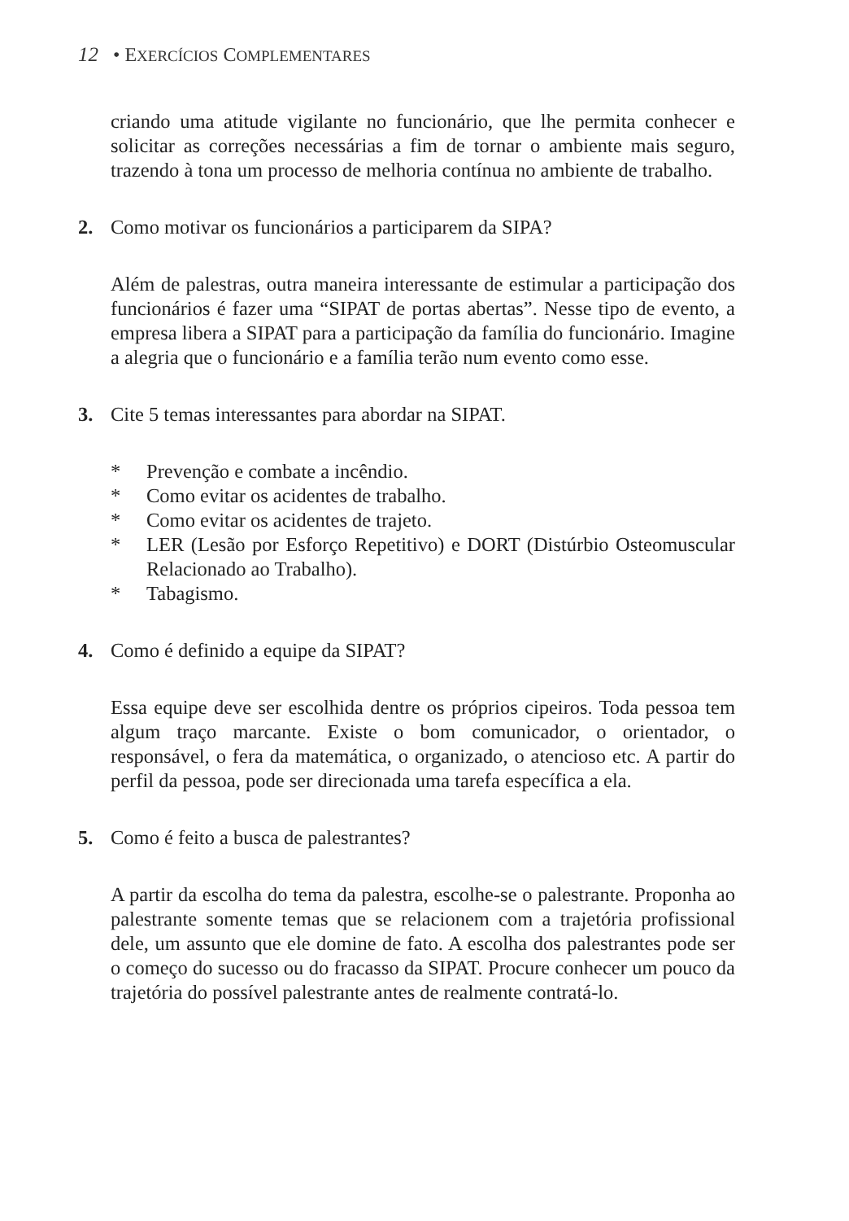12 • EXERCÍCIOS COMPLEMENTARES
criando uma atitude vigilante no funcionário, que lhe permita conhecer e solicitar as correções necessárias a fim de tornar o ambiente mais seguro, trazendo à tona um processo de melhoria contínua no ambiente de trabalho.
2. Como motivar os funcionários a participarem da SIPA?
Além de palestras, outra maneira interessante de estimular a participação dos funcionários é fazer uma “SIPAT de portas abertas”. Nesse tipo de evento, a empresa libera a SIPAT para a participação da família do funcionário. Imagine a alegria que o funcionário e a família terão num evento como esse.
3. Cite 5 temas interessantes para abordar na SIPAT.
* Prevenção e combate a incêndio.
* Como evitar os acidentes de trabalho.
* Como evitar os acidentes de trajeto.
* LER (Lesão por Esforço Repetitivo) e DORT (Distúrbio Osteomuscular Relacionado ao Trabalho).
* Tabagismo.
4. Como é definido a equipe da SIPAT?
Essa equipe deve ser escolhida dentre os próprios cipeiros. Toda pessoa tem algum traço marcante. Existe o bom comunicador, o orientador, o responsável, o fera da matemática, o organizado, o atencioso etc. A partir do perfil da pessoa, pode ser direcionada uma tarefa específica a ela.
5. Como é feito a busca de palestrantes?
A partir da escolha do tema da palestra, escolhe-se o palestrante. Proponha ao palestrante somente temas que se relacionem com a trajetória profissional dele, um assunto que ele domine de fato. A escolha dos palestrantes pode ser o começo do sucesso ou do fracasso da SIPAT. Procure conhecer um pouco da trajetória do possível palestrante antes de realmente contratá-lo.